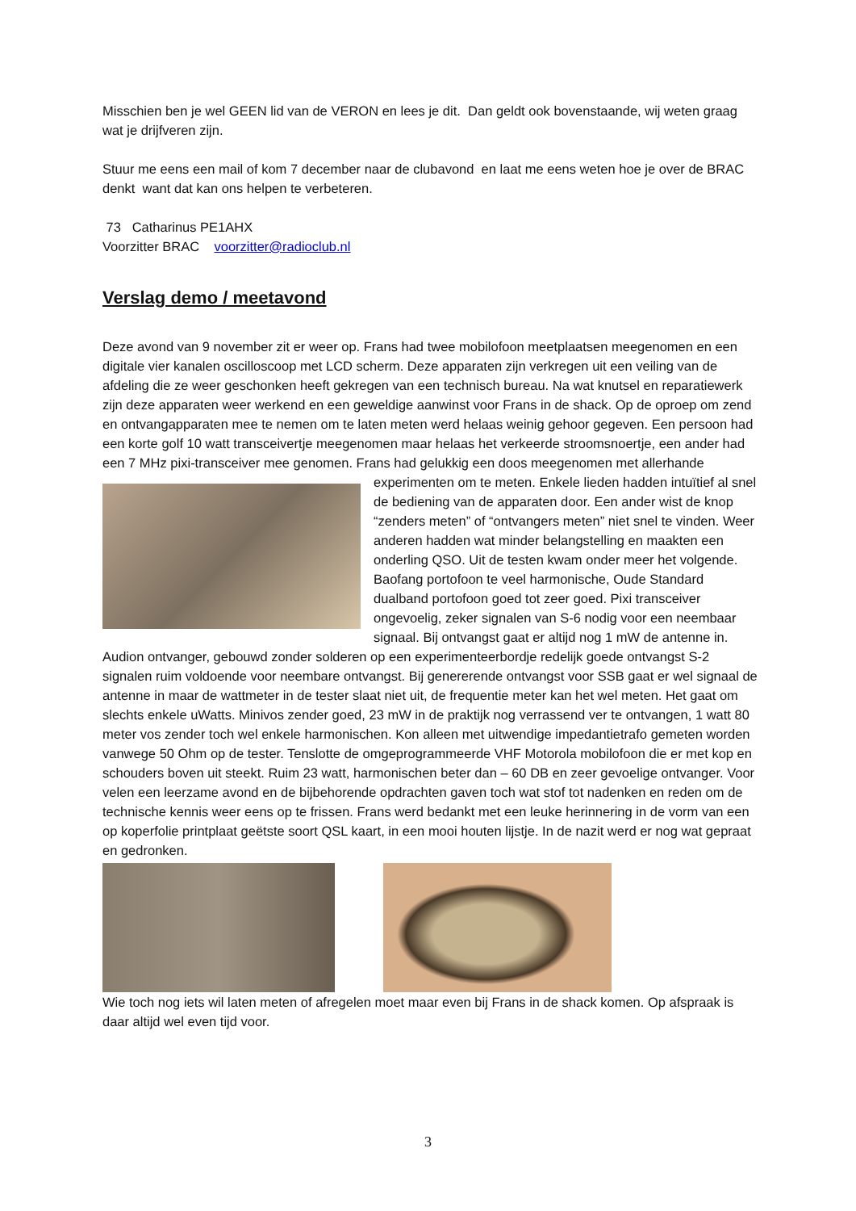Misschien ben je wel GEEN lid van de VERON en lees je dit. Dan geldt ook bovenstaande, wij weten graag wat je drijfveren zijn.
Stuur me eens een mail of kom 7 december naar de clubavond en laat me eens weten hoe je over de BRAC denkt want dat kan ons helpen te verbeteren.
73 Catharinus PE1AHX
Voorzitter BRAC voorzitter@radioclub.nl
Verslag demo / meetavond
Deze avond van 9 november zit er weer op. Frans had twee mobilofoon meetplaatsen meegenomen en een digitale vier kanalen oscilloscoop met LCD scherm. Deze apparaten zijn verkregen uit een veiling van de afdeling die ze weer geschonken heeft gekregen van een technisch bureau. Na wat knutsel en reparatiewerk zijn deze apparaten weer werkend en een geweldige aanwinst voor Frans in de shack. Op de oproep om zend en ontvangapparaten mee te nemen om te laten meten werd helaas weinig gehoor gegeven. Een persoon had een korte golf 10 watt transceivertje meegenomen maar helaas het verkeerde stroomsnoertje, een ander had een 7 MHz pixi-transceiver mee genomen. Frans had gelukkig een doos meegenomen met allerhande experimenten om te meten. Enkele lieden hadden intuïtief al snel de bediening van de apparaten door. Een ander wist de knop “zenders meten” of “ontvangers meten” niet snel te vinden. Weer anderen hadden wat minder belangstelling en maakten een onderling QSO. Uit de testen kwam onder meer het volgende. Baofang portofoon te veel harmonische, Oude Standard dualband portofoon goed tot zeer goed. Pixi transceiver ongevoelig, zeker signalen van S-6 nodig voor een neembaar signaal. Bij ontvangst gaat er altijd nog 1 mW de antenne in. Audion ontvanger, gebouwd zonder solderen op een experimenteerbordje redelijk goede ontvangst S-2 signalen ruim voldoende voor neembare ontvangst. Bij genererende ontvangst voor SSB gaat er wel signaal de antenne in maar de wattmeter in de tester slaat niet uit, de frequentie meter kan het wel meten. Het gaat om slechts enkele uWatts. Minivos zender goed, 23 mW in de praktijk nog verrassend ver te ontvangen, 1 watt 80 meter vos zender toch wel enkele harmonischen. Kon alleen met uitwendige impedantietrafo gemeten worden vanwege 50 Ohm op de tester. Tenslotte de omgeprogrammeerde VHF Motorola mobilofoon die er met kop en schouders boven uit steekt. Ruim 23 watt, harmonischen beter dan – 60 DB en zeer gevoelige ontvanger. Voor velen een leerzame avond en de bijbehorende opdrachten gaven toch wat stof tot nadenken en reden om de technische kennis weer eens op te frissen. Frans werd bedankt met een leuke herinnering in de vorm van een op koperfolie printplaat geëtste soort QSL kaart, in een mooi houten lijstje. In de nazit werd er nog wat gepraat en gedronken.
Wie toch nog iets wil laten meten of afregelen moet maar even bij Frans in de shack komen. Op afspraak is daar altijd wel even tijd voor.
3